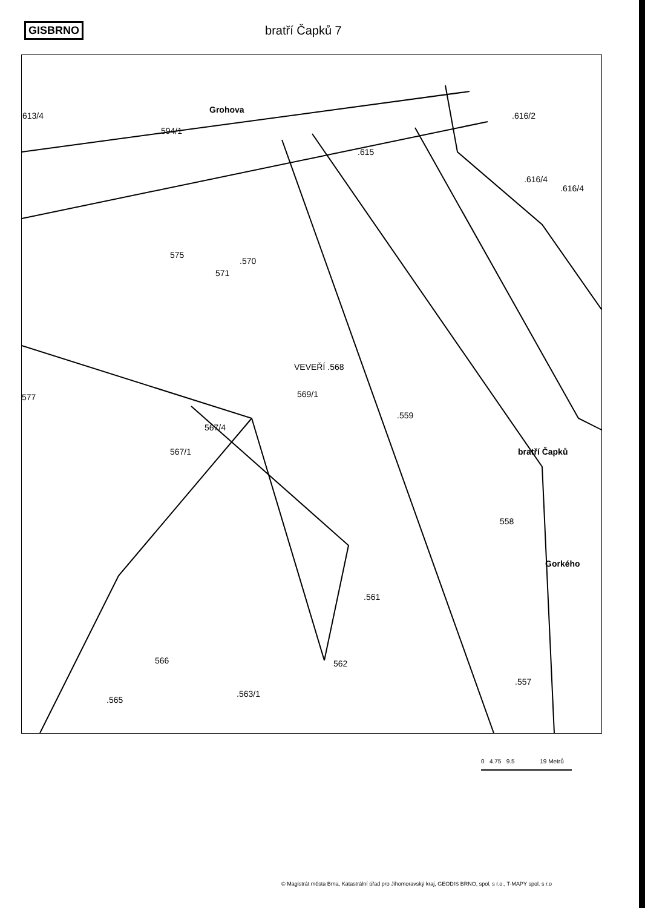GISBRNO bratří Čapků 7
Grohova
594/1
.616/2
613/4
.615
.616/4
575
.570
571
577
VEVEŘÍ .568
569/1
567/4
567/1
.559
bratří Čapků
558
Gorkého
.561
566
562
.557
.565
.563/1
.616/4
0 4.75 9.5 19 Metrů
© Magistrát města Brna, Katastrální úřad pro Jihomoravský kraj, GEODIS BRNO, spol. s r.o., T-MAPY spol. s r.o